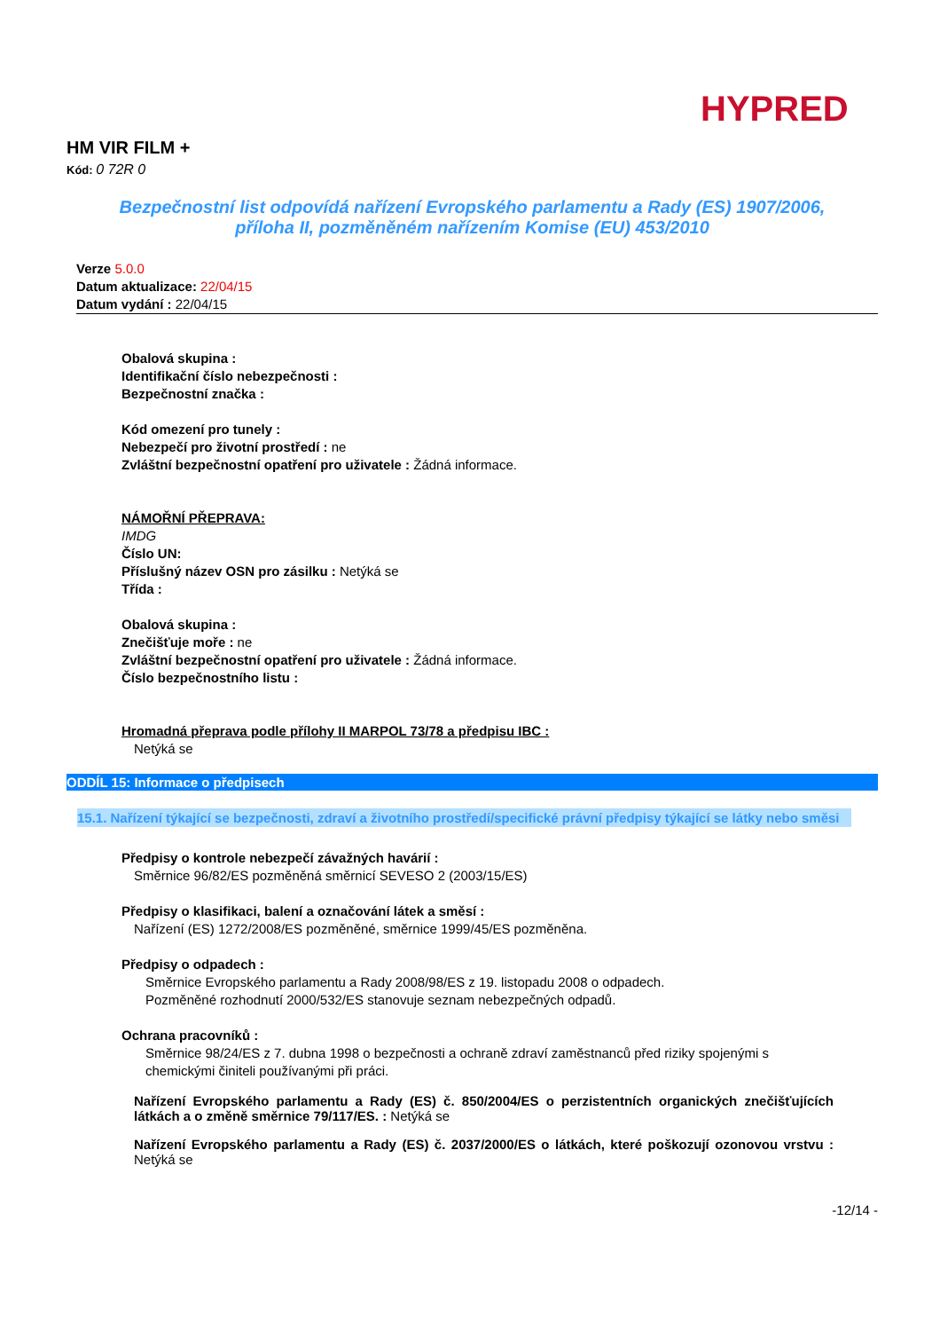HYPRED
HM VIR FILM +
Kód: 0 72R 0
Bezpečnostní list odpovídá nařízení Evropského parlamentu a Rady (ES) 1907/2006,
příloha II, pozměněném nařízením Komise (EU) 453/2010
Verze 5.0.0
Datum aktualizace: 22/04/15
Datum vydání : 22/04/15
Obalová skupina :
Identifikační číslo nebezpečnosti :
Bezpečnostní značka :
Kód omezení pro tunely :
Nebezpečí pro životní prostředí : ne
Zvláštní bezpečnostní opatření pro uživatele : Žádná informace.
NÁMOŘNÍ PŘEPRAVA:
IMDG
Číslo UN:
Příslušný název OSN pro zásilku : Netýká se
Třída :
Obalová skupina :
Znečišťuje moře : ne
Zvláštní bezpečnostní opatření pro uživatele : Žádná informace.
Číslo bezpečnostního listu :
Hromadná přeprava podle přílohy II MARPOL 73/78 a předpisu IBC :
Netýká se
ODDÍL 15: Informace o předpisech
15.1. Nařízení týkající se bezpečnosti, zdraví a životního prostředí/specifické právní předpisy týkající se látky nebo směsi
Předpisy o kontrole nebezpečí závažných havárií :
Směrnice 96/82/ES pozměněná směrnicí SEVESO 2 (2003/15/ES)
Předpisy o klasifikaci, balení a označování látek a směsí :
Nařízení (ES) 1272/2008/ES pozměněné, směrnice 1999/45/ES pozměněna.
Předpisy o odpadech :
Směrnice Evropského parlamentu a Rady 2008/98/ES z 19. listopadu 2008 o odpadech.
Pozměněné rozhodnutí 2000/532/ES stanovuje seznam nebezpečných odpadů.
Ochrana pracovníků :
Směrnice 98/24/ES z 7. dubna 1998 o bezpečnosti a ochraně zdraví zaměstnanců před riziky spojenými s chemickými činiteli používanými při práci.
Nařízení Evropského parlamentu a Rady (ES) č. 850/2004/ES o perzistentních organických znečišťujících látkách a o změně směrnice 79/117/ES. : Netýká se
Nařízení Evropského parlamentu a Rady (ES) č. 2037/2000/ES o látkách, které poškozují ozonovou vrstvu : Netýká se
-12/14 -